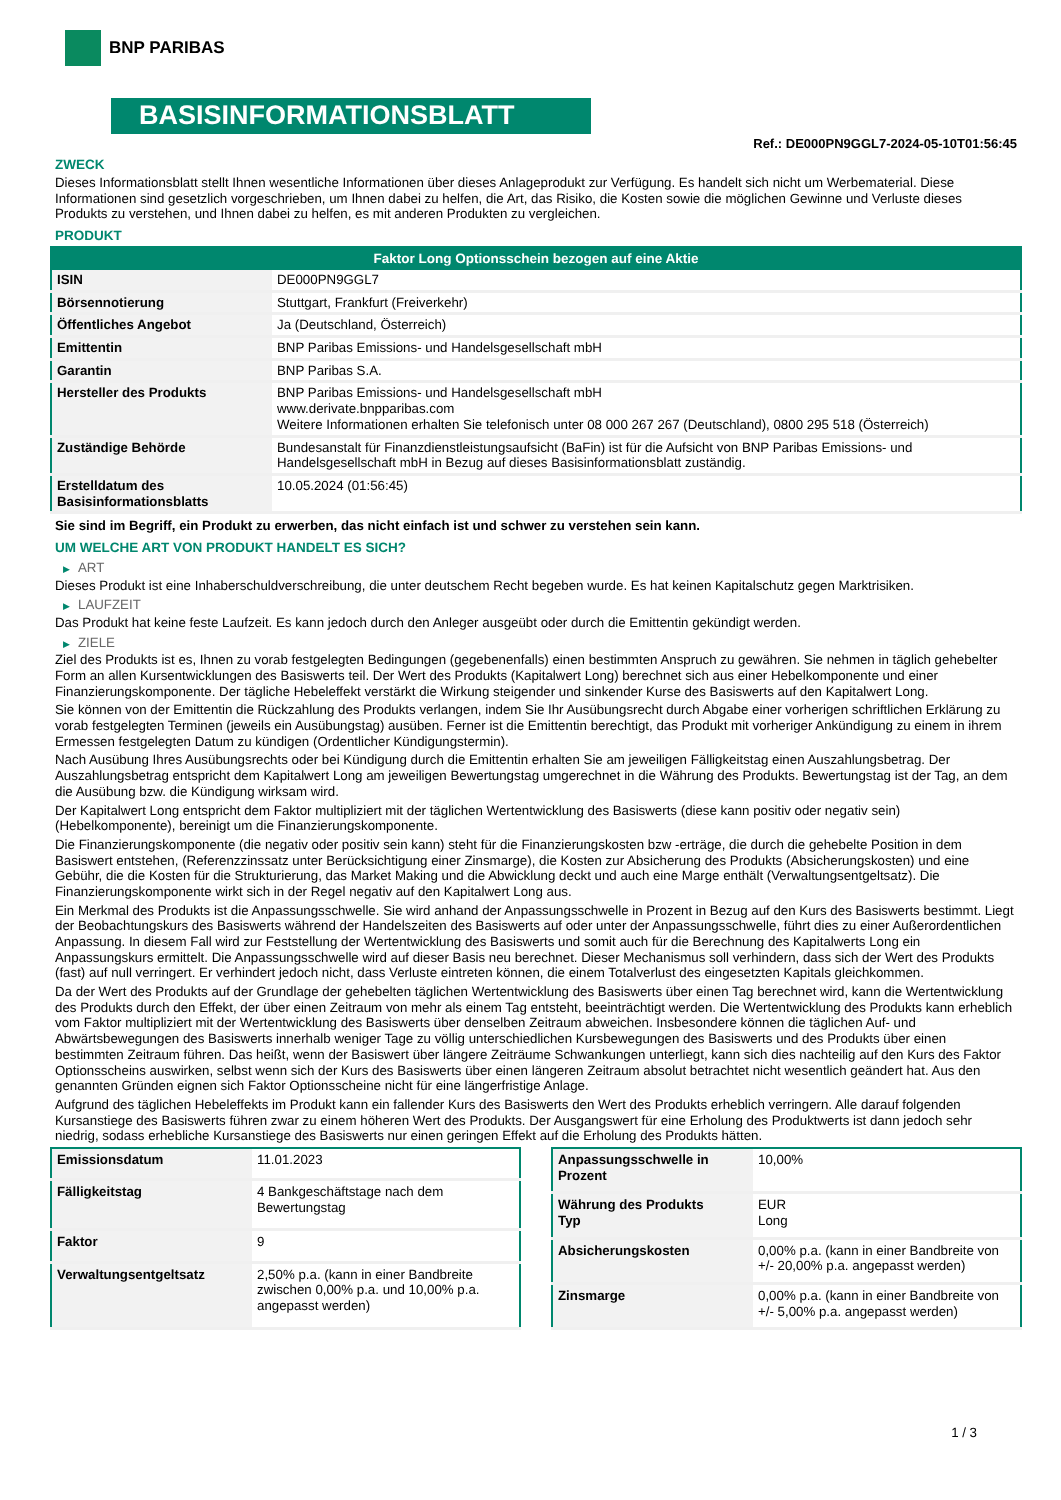BNP PARIBAS
BASISINFORMATIONSBLATT
Ref.: DE000PN9GGL7-2024-05-10T01:56:45
ZWECK
Dieses Informationsblatt stellt Ihnen wesentliche Informationen über dieses Anlageprodukt zur Verfügung. Es handelt sich nicht um Werbematerial. Diese Informationen sind gesetzlich vorgeschrieben, um Ihnen dabei zu helfen, die Art, das Risiko, die Kosten sowie die möglichen Gewinne und Verluste dieses Produkts zu verstehen, und Ihnen dabei zu helfen, es mit anderen Produkten zu vergleichen.
PRODUKT
| Faktor Long Optionsschein bezogen auf eine Aktie | |
| --- | --- |
| ISIN | DE000PN9GGL7 |
| Börsennotierung | Stuttgart, Frankfurt (Freiverkehr) |
| Öffentliches Angebot | Ja (Deutschland, Österreich) |
| Emittentin | BNP Paribas Emissions- und Handelsgesellschaft mbH |
| Garantin | BNP Paribas S.A. |
| Hersteller des Produkts | BNP Paribas Emissions- und Handelsgesellschaft mbH www.derivate.bnpparibas.com Weitere Informationen erhalten Sie telefonisch unter 08 000 267 267 (Deutschland), 0800 295 518 (Österreich) |
| Zuständige Behörde | Bundesanstalt für Finanzdienstleistungsaufsicht (BaFin) ist für die Aufsicht von BNP Paribas Emissions- und Handelsgesellschaft mbH in Bezug auf dieses Basisinformationsblatt zuständig. |
| Erstelldatum des Basisinformationsblatts | 10.05.2024 (01:56:45) |
Sie sind im Begriff, ein Produkt zu erwerben, das nicht einfach ist und schwer zu verstehen sein kann.
UM WELCHE ART VON PRODUKT HANDELT ES SICH?
▶ ART
Dieses Produkt ist eine Inhaberschuldverschreibung, die unter deutschem Recht begeben wurde. Es hat keinen Kapitalschutz gegen Marktrisiken.
▶ LAUFZEIT
Das Produkt hat keine feste Laufzeit. Es kann jedoch durch den Anleger ausgeübt oder durch die Emittentin gekündigt werden.
▶ ZIELE
Ziel des Produkts ist es, Ihnen zu vorab festgelegten Bedingungen (gegebenenfalls) einen bestimmten Anspruch zu gewähren. Sie nehmen in täglich gehebelter Form an allen Kursentwicklungen des Basiswerts teil. Der Wert des Produkts (Kapitalwert Long) berechnet sich aus einer Hebelkomponente und einer Finanzierungskomponente. Der tägliche Hebeleffekt verstärkt die Wirkung steigender und sinkender Kurse des Basiswerts auf den Kapitalwert Long.
Sie können von der Emittentin die Rückzahlung des Produkts verlangen, indem Sie Ihr Ausübungsrecht durch Abgabe einer vorherigen schriftlichen Erklärung zu vorab festgelegten Terminen (jeweils ein Ausübungstag) ausüben. Ferner ist die Emittentin berechtigt, das Produkt mit vorheriger Ankündigung zu einem in ihrem Ermessen festgelegten Datum zu kündigen (Ordentlicher Kündigungstermin).
Nach Ausübung Ihres Ausübungsrechts oder bei Kündigung durch die Emittentin erhalten Sie am jeweiligen Fälligkeitstag einen Auszahlungsbetrag. Der Auszahlungsbetrag entspricht dem Kapitalwert Long am jeweiligen Bewertungstag umgerechnet in die Währung des Produkts. Bewertungstag ist der Tag, an dem die Ausübung bzw. die Kündigung wirksam wird.
Der Kapitalwert Long entspricht dem Faktor multipliziert mit der täglichen Wertentwicklung des Basiswerts (diese kann positiv oder negativ sein) (Hebelkomponente), bereinigt um die Finanzierungskomponente.
Die Finanzierungskomponente (die negativ oder positiv sein kann) steht für die Finanzierungskosten bzw -erträge, die durch die gehebelte Position in dem Basiswert entstehen, (Referenzzinssatz unter Berücksichtigung einer Zinsmarge), die Kosten zur Absicherung des Produkts (Absicherungskosten) und eine Gebühr, die die Kosten für die Strukturierung, das Market Making und die Abwicklung deckt und auch eine Marge enthält (Verwaltungsentgeltsatz). Die Finanzierungskomponente wirkt sich in der Regel negativ auf den Kapitalwert Long aus.
Ein Merkmal des Produkts ist die Anpassungsschwelle. Sie wird anhand der Anpassungsschwelle in Prozent in Bezug auf den Kurs des Basiswerts bestimmt. Liegt der Beobachtungskurs des Basiswerts während der Handelszeiten des Basiswerts auf oder unter der Anpassungsschwelle, führt dies zu einer Außerordentlichen Anpassung. In diesem Fall wird zur Feststellung der Wertentwicklung des Basiswerts und somit auch für die Berechnung des Kapitalwerts Long ein Anpassungskurs ermittelt. Die Anpassungsschwelle wird auf dieser Basis neu berechnet. Dieser Mechanismus soll verhindern, dass sich der Wert des Produkts (fast) auf null verringert. Er verhindert jedoch nicht, dass Verluste eintreten können, die einem Totalverlust des eingesetzten Kapitals gleichkommen.
Da der Wert des Produkts auf der Grundlage der gehebelten täglichen Wertentwicklung des Basiswerts über einen Tag berechnet wird, kann die Wertentwicklung des Produkts durch den Effekt, der über einen Zeitraum von mehr als einem Tag entsteht, beeinträchtigt werden. Die Wertentwicklung des Produkts kann erheblich vom Faktor multipliziert mit der Wertentwicklung des Basiswerts über denselben Zeitraum abweichen. Insbesondere können die täglichen Auf- und Abwärtsbewegungen des Basiswerts innerhalb weniger Tage zu völlig unterschiedlichen Kursbewegungen des Basiswerts und des Produkts über einen bestimmten Zeitraum führen. Das heißt, wenn der Basiswert über längere Zeiträume Schwankungen unterliegt, kann sich dies nachteilig auf den Kurs des Faktor Optionsscheins auswirken, selbst wenn sich der Kurs des Basiswerts über einen längeren Zeitraum absolut betrachtet nicht wesentlich geändert hat. Aus den genannten Gründen eignen sich Faktor Optionsscheine nicht für eine längerfristige Anlage.
Aufgrund des täglichen Hebeleffekts im Produkt kann ein fallender Kurs des Basiswerts den Wert des Produkts erheblich verringern. Alle darauf folgenden Kursanstiege des Basiswerts führen zwar zu einem höheren Wert des Produkts. Der Ausgangswert für eine Erholung des Produktwerts ist dann jedoch sehr niedrig, sodass erhebliche Kursanstiege des Basiswerts nur einen geringen Effekt auf die Erholung des Produkts hätten.
| Emissionsdatum | 11.01.2023 |
| Fälligkeitstag | 4 Bankgeschäftstage nach dem Bewertungstag |
| Faktor | 9 |
| Verwaltungsentgeltsatz | 2,50% p.a. (kann in einer Bandbreite zwischen 0,00% p.a. und 10,00% p.a. angepasst werden) |
| Anpassungsschwelle in Prozent | 10,00% |
| Währung des Produkts Typ | EUR Long |
| Absicherungskosten | 0,00% p.a. (kann in einer Bandbreite von +/- 20,00% p.a. angepasst werden) |
| Zinsmarge | 0,00% p.a. (kann in einer Bandbreite von +/- 5,00% p.a. angepasst werden) |
1 / 3